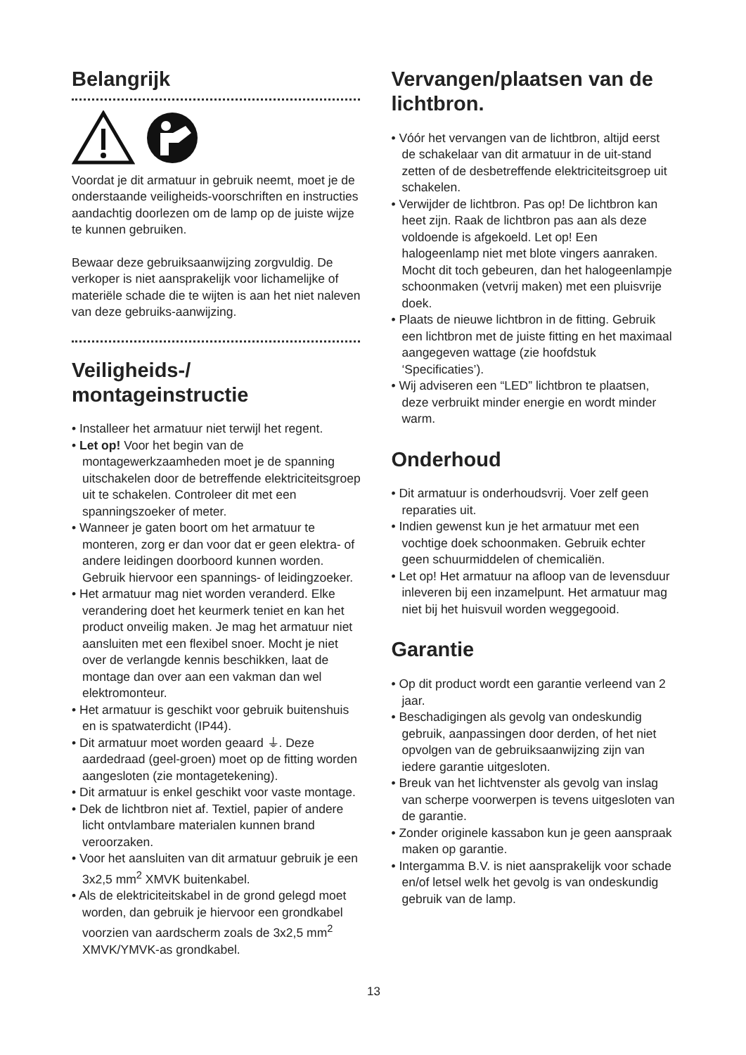Belangrijk
Voordat je dit armatuur in gebruik neemt, moet je de onderstaande veiligheids-voorschriften en instructies aandachtig doorlezen om de lamp op de juiste wijze te kunnen gebruiken.
Bewaar deze gebruiksaanwijzing zorgvuldig. De verkoper is niet aansprakelijk voor lichamelijke of materiële schade die te wijten is aan het niet naleven van deze gebruiks-aanwijzing.
Veiligheids-/ montageinstructie
• Installeer het armatuur niet terwijl het regent.
• Let op! Voor het begin van de montagewerkzaamheden moet je de spanning uitschakelen door de betreffende elektriciteitsgroep uit te schakelen. Controleer dit met een spanningszoeker of meter.
• Wanneer je gaten boort om het armatuur te monteren, zorg er dan voor dat er geen elektra- of andere leidingen doorboord kunnen worden. Gebruik hiervoor een spannings- of leidingzoeker.
• Het armatuur mag niet worden veranderd. Elke verandering doet het keurmerk teniet en kan het product onveilig maken. Je mag het armatuur niet aansluiten met een flexibel snoer. Mocht je niet over de verlangde kennis beschikken, laat de montage dan over aan een vakman dan wel elektromonteur.
• Het armatuur is geschikt voor gebruik buitenshuis en is spatwaterdicht (IP44).
• Dit armatuur moet worden geaard ⏚. Deze aardedraad (geel-groen) moet op de fitting worden aangesloten (zie montagetekening).
• Dit armatuur is enkel geschikt voor vaste montage.
• Dek de lichtbron niet af. Textiel, papier of andere licht ontvlambare materialen kunnen brand veroorzaken.
• Voor het aansluiten van dit armatuur gebruik je een 3x2,5 mm<sup>2</sup> XMVK buitenkabel.
• Als de elektriciteitskabel in de grond gelegd moet worden, dan gebruik je hiervoor een grondkabel voorzien van aardscherm zoals de 3x2,5 mm<sup>2</sup> XMVK/YMVK-as grondkabel.
Vervangen/plaatsen van de lichtbron.
• Vóór het vervangen van de lichtbron, altijd eerst de schakelaar van dit armatuur in de uit-stand zetten of de desbetreffende elektriciteitsgroep uit schakelen.
• Verwijder de lichtbron. Pas op! De lichtbron kan heet zijn. Raak de lichtbron pas aan als deze voldoende is afgekoeld. Let op! Een halogeenlamp niet met blote vingers aanraken. Mocht dit toch gebeuren, dan het halogeenlampje schoonmaken (vetvrij maken) met een pluisvrije doek.
• Plaats de nieuwe lichtbron in de fitting. Gebruik een lichtbron met de juiste fitting en het maximaal aangegeven wattage (zie hoofdstuk ‘Specificaties’).
• Wij adviseren een “LED” lichtbron te plaatsen, deze verbruikt minder energie en wordt minder warm.
Onderhoud
• Dit armatuur is onderhoudsvrij. Voer zelf geen reparaties uit.
• Indien gewenst kun je het armatuur met een vochtige doek schoonmaken. Gebruik echter geen schuurmiddelen of chemicaliën.
• Let op! Het armatuur na afloop van de levensduur inleveren bij een inzamelpunt. Het armatuur mag niet bij het huisvuil worden weggegooid.
Garantie
• Op dit product wordt een garantie verleend van 2 jaar.
• Beschadigingen als gevolg van ondeskundig gebruik, aanpassingen door derden, of het niet opvolgen van de gebruiksaanwijzing zijn van iedere garantie uitgesloten.
• Breuk van het lichtvenster als gevolg van inslag van scherpe voorwerpen is tevens uitgesloten van de garantie.
• Zonder originele kassabon kun je geen aanspraak maken op garantie.
• Intergamma B.V. is niet aansprakelijk voor schade en/of letsel welk het gevolg is van ondeskundig gebruik van de lamp.
13